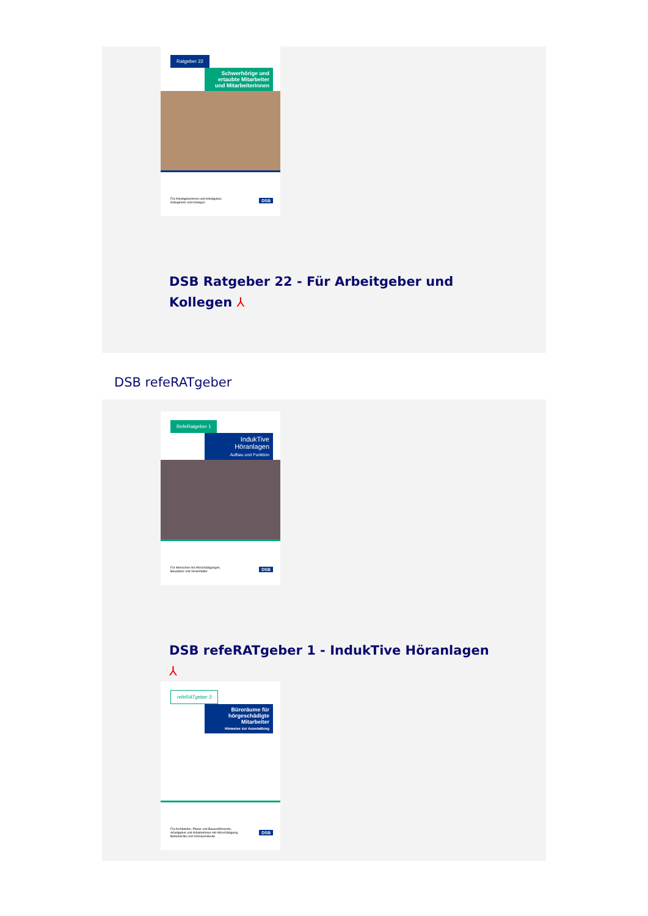Ratgeber 22
Schwerhörige und ertaubte Mitarbeiter und Mitarbeiterinnen
Für Arbeitgeberinnen und Arbeitgeber,
Kolleginnen und Kollegen DSB
DSB Ratgeber 22 - Für Arbeitgeber und
Kollegen ⅄
DSB refeRATgeber
RefeRatgeber 1
IndukTive Höranlagen
Aufbau und Funktion
Für Menschen mit Hörschädigungen,
Bauplaner und Veranstalter DSB
DSB refeRATgeber 1 - IndukTive Höranlagen
⅄
refeRATgeber 3
Büroräume für hörgeschädigte Mitarbeiter
Hinweise zur Ausstattung
Für Architekten, Planer und Bauausführende,
Arbeitgeber und Arbeitnehmer mit Hörschädigung,
Betriebsräte und Vertrauensleute DSB